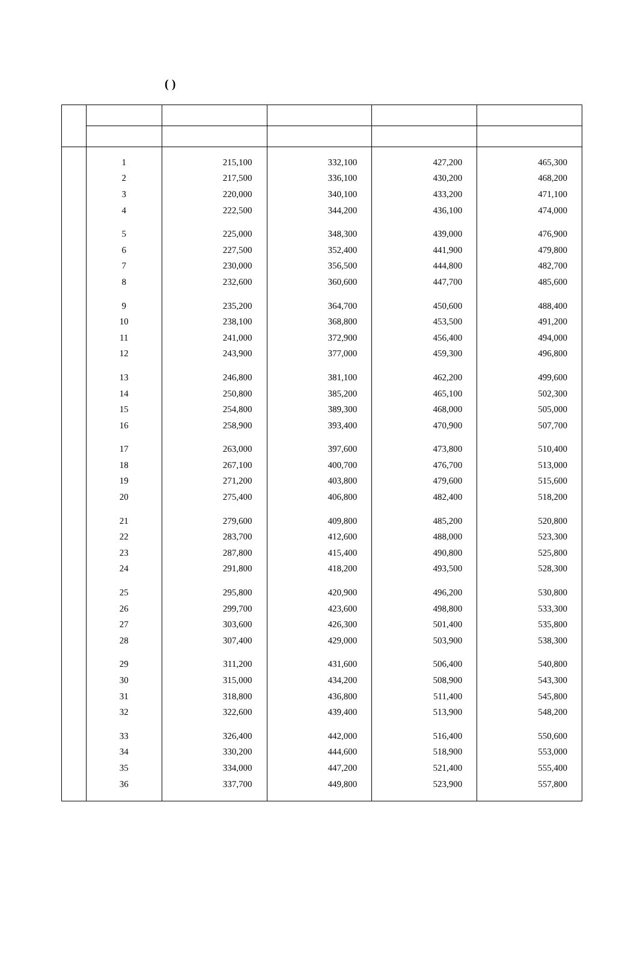( )
| | 1 | 215,100 | 332,100 | 427,200 | 465,300 |
| | 2 | 217,500 | 336,100 | 430,200 | 468,200 |
| | 3 | 220,000 | 340,100 | 433,200 | 471,100 |
| | 4 | 222,500 | 344,200 | 436,100 | 474,000 |
| | 5 | 225,000 | 348,300 | 439,000 | 476,900 |
| | 6 | 227,500 | 352,400 | 441,900 | 479,800 |
| | 7 | 230,000 | 356,500 | 444,800 | 482,700 |
| | 8 | 232,600 | 360,600 | 447,700 | 485,600 |
| | 9 | 235,200 | 364,700 | 450,600 | 488,400 |
| | 10 | 238,100 | 368,800 | 453,500 | 491,200 |
| | 11 | 241,000 | 372,900 | 456,400 | 494,000 |
| | 12 | 243,900 | 377,000 | 459,300 | 496,800 |
| | 13 | 246,800 | 381,100 | 462,200 | 499,600 |
| | 14 | 250,800 | 385,200 | 465,100 | 502,300 |
| | 15 | 254,800 | 389,300 | 468,000 | 505,000 |
| | 16 | 258,900 | 393,400 | 470,900 | 507,700 |
| | 17 | 263,000 | 397,600 | 473,800 | 510,400 |
| | 18 | 267,100 | 400,700 | 476,700 | 513,000 |
| | 19 | 271,200 | 403,800 | 479,600 | 515,600 |
| | 20 | 275,400 | 406,800 | 482,400 | 518,200 |
| | 21 | 279,600 | 409,800 | 485,200 | 520,800 |
| | 22 | 283,700 | 412,600 | 488,000 | 523,300 |
| | 23 | 287,800 | 415,400 | 490,800 | 525,800 |
| | 24 | 291,800 | 418,200 | 493,500 | 528,300 |
| | 25 | 295,800 | 420,900 | 496,200 | 530,800 |
| | 26 | 299,700 | 423,600 | 498,800 | 533,300 |
| | 27 | 303,600 | 426,300 | 501,400 | 535,800 |
| | 28 | 307,400 | 429,000 | 503,900 | 538,300 |
| | 29 | 311,200 | 431,600 | 506,400 | 540,800 |
| | 30 | 315,000 | 434,200 | 508,900 | 543,300 |
| | 31 | 318,800 | 436,800 | 511,400 | 545,800 |
| | 32 | 322,600 | 439,400 | 513,900 | 548,200 |
| | 33 | 326,400 | 442,000 | 516,400 | 550,600 |
| | 34 | 330,200 | 444,600 | 518,900 | 553,000 |
| | 35 | 334,000 | 447,200 | 521,400 | 555,400 |
| | 36 | 337,700 | 449,800 | 523,900 | 557,800 |